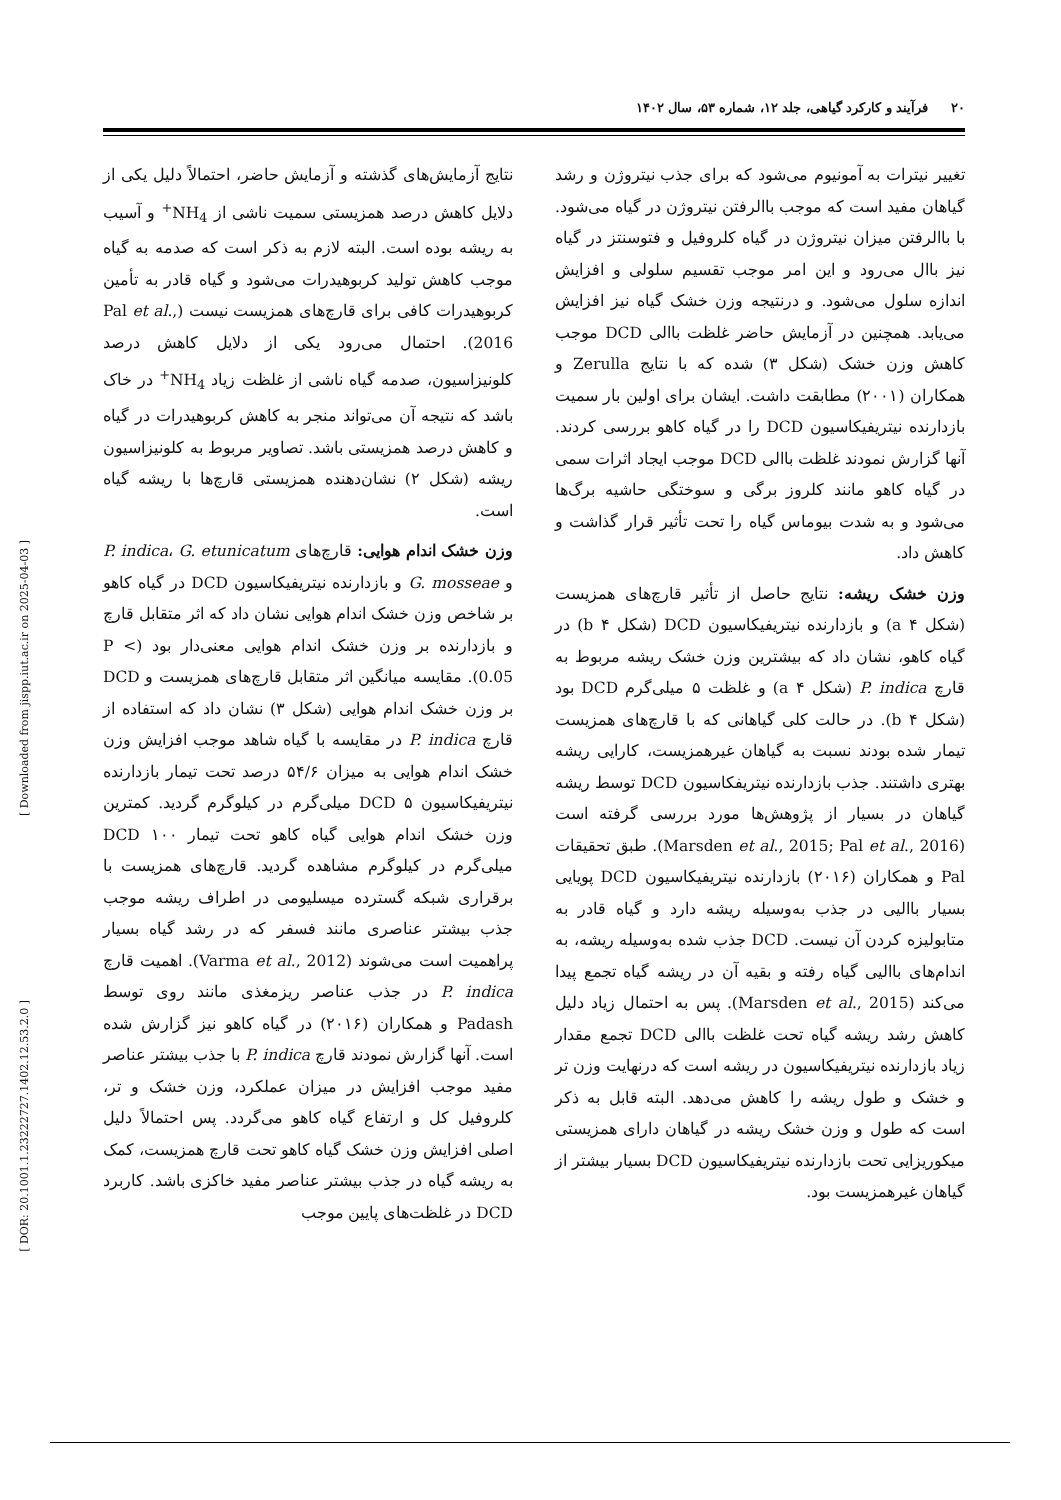۲۰ فرآیند و کارکرد گیاهی، جلد ۱۲، شماره ۵۳، سال ۱۴۰۲
نتایج آزمایش‌های گذشته و آزمایش حاضر، احتمالاً دلیل یکی از دلایل کاهش درصد همزیستی سمیت ناشی از NH<sub>4</sub><sup>+</sup> و آسیب به ریشه بوده است. البته لازم به ذکر است که صدمه به گیاه موجب کاهش تولید کربوهیدرات می‌شود و گیاه قادر به تأمین کربوهیدرات کافی برای قارچ‌های همزیست نیست (Pal et al., 2016). احتمال می‌رود یکی از دلایل کاهش درصد کلونیزاسیون، صدمه گیاه ناشی از غلظت زیاد NH<sub>4</sub><sup>+</sup> در خاک باشد که نتیجه آن می‌تواند منجر به کاهش کربوهیدرات در گیاه و کاهش درصد همزیستی باشد. تصاویر مربوط به کلونیزاسیون ریشه (شکل ۲) نشان‌دهنده همزیستی قارچ‌ها با ریشه گیاه است.
وزن خشک اندام هوایی: قارچ‌های P. indica، G. etunicatum و G. mosseae و بازدارنده نیتریفیکاسیون DCD در گیاه کاهو بر شاخص وزن خشک اندام هوایی نشان داد که اثر متقابل قارچ و بازدارنده بر وزن خشک اندام هوایی معنی‌دار بود (P < 0.05). مقایسه میانگین اثر متقابل قارچ‌های همزیست و DCD بر وزن خشک اندام هوایی (شکل ۳) نشان داد که استفاده از قارچ P. indica در مقایسه با گیاه شاهد موجب افزایش وزن خشک اندام هوایی به میزان ۵۴/۶ درصد تحت تیمار بازدارنده نیتریفیکاسیون DCD ۵ میلی‌گرم در کیلوگرم گردید. کمترین وزن خشک اندام هوایی گیاه کاهو تحت تیمار DCD ۱۰۰ میلی‌گرم در کیلوگرم مشاهده گردید. قارچ‌های همزیست با برقراری شبکه گسترده میسلیومی در اطراف ریشه موجب جذب بیشتر عناصری مانند فسفر که در رشد گیاه بسیار پراهمیت است می‌شوند (Varma et al., 2012). اهمیت قارچ P. indica در جذب عناصر ریزمغذی مانند روی توسط Padash و همکاران (۲۰۱۶) در گیاه کاهو نیز گزارش شده است. آنها گزارش نمودند قارچ P. indica با جذب بیشتر عناصر مفید موجب افزایش در میزان عملکرد، وزن خشک و تر، کلروفیل کل و ارتفاع گیاه کاهو می‌گردد. پس احتمالاً دلیل اصلی افزایش وزن خشک گیاه کاهو تحت قارچ همزیست، کمک به ریشه گیاه در جذب بیشتر عناصر مفید خاکزی باشد. کاربرد DCD در غلظت‌های پایین موجب
تغییر نیترات به آمونیوم می‌شود که برای جذب نیتروژن و رشد گیاهان مفید است که موجب باالرفتن نیتروژن در گیاه می‌شود. با باالرفتن میزان نیتروژن در گیاه کلروفیل و فتوسنتز در گیاه نیز باال می‌رود و این امر موجب تقسیم سلولی و افزایش اندازه سلول می‌شود. و درنتیجه وزن خشک گیاه نیز افزایش می‌یابد. همچنین در آزمایش حاضر غلظت باالی DCD موجب کاهش وزن خشک (شکل ۳) شده که با نتایج Zerulla و همکاران (۲۰۰۱) مطابقت داشت. ایشان برای اولین بار سمیت بازدارنده نیتریفیکاسیون DCD را در گیاه کاهو بررسی کردند. آنها گزارش نمودند غلظت باالی DCD موجب ایجاد اثرات سمی در گیاه کاهو مانند کلروز برگی و سوختگی حاشیه برگ‌ها می‌شود و به شدت بیوماس گیاه را تحت تأثیر قرار گذاشت و کاهش داد.
وزن خشک ریشه: نتایج حاصل از تأثیر قارچ‌های همزیست (شکل ۴ a) و بازدارنده نیتریفیکاسیون DCD (شکل ۴ b) در گیاه کاهو، نشان داد که بیشترین وزن خشک ریشه مربوط به قارچ P. indica (شکل ۴ a) و غلظت ۵ میلی‌گرم DCD بود (شکل ۴ b). در حالت کلی گیاهانی که با قارچ‌های همزیست تیمار شده بودند نسبت به گیاهان غیرهمزیست، کارایی ریشه بهتری داشتند. جذب بازدارنده نیتریفکاسیون DCD توسط ریشه گیاهان در بسیار از پژوهش‌ها مورد بررسی گرفته است (Marsden et al., 2015; Pal et al., 2016). طبق تحقیقات Pal و همکاران (۲۰۱۶) بازدارنده نیتریفیکاسیون DCD پویایی بسیار باالیی در جذب به‌وسیله ریشه دارد و گیاه قادر به متابولیزه کردن آن نیست. DCD جذب شده به‌وسیله ریشه، به اندام‌های باالیی گیاه رفته و بقیه آن در ریشه گیاه تجمع پیدا می‌کند (Marsden et al., 2015). پس به احتمال زیاد دلیل کاهش رشد ریشه گیاه تحت غلظت باالی DCD تجمع مقدار زیاد بازدارنده نیتریفیکاسیون در ریشه است که درنهایت وزن تر و خشک و طول ریشه را کاهش می‌دهد. البته قابل به ذکر است که طول و وزن خشک ریشه در گیاهان دارای همزیستی میکوریزایی تحت بازدارنده نیتریفیکاسیون DCD بسیار بیشتر از گیاهان غیرهمزیست بود.
[ Downloaded from jispp.iut.ac.ir on 2025-04-03 ]
[ DOR: 20.1001.1.23222727.1402.12.53.2.0 ]